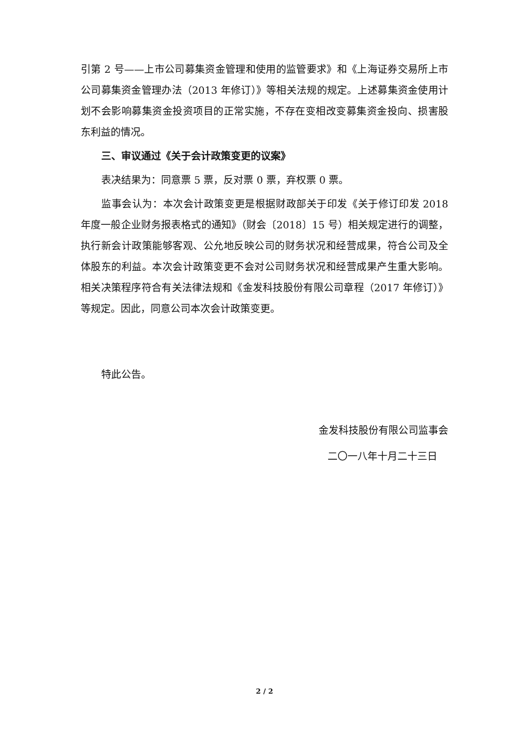引第 2 号——上市公司募集资金管理和使用的监管要求》和《上海证券交易所上市公司募集资金管理办法（2013 年修订）》等相关法规的规定。上述募集资金使用计划不会影响募集资金投资项目的正常实施，不存在变相改变募集资金投向、损害股东利益的情况。
三、审议通过《关于会计政策变更的议案》
表决结果为：同意票 5 票，反对票 0 票，弃权票 0 票。
监事会认为：本次会计政策变更是根据财政部关于印发《关于修订印发 2018 年度一般企业财务报表格式的通知》（财会〔2018〕15 号）相关规定进行的调整，执行新会计政策能够客观、公允地反映公司的财务状况和经营成果，符合公司及全体股东的利益。本次会计政策变更不会对公司财务状况和经营成果产生重大影响。相关决策程序符合有关法律法规和《金发科技股份有限公司章程（2017 年修订）》等规定。因此，同意公司本次会计政策变更。
特此公告。
金发科技股份有限公司监事会
二〇一八年十月二十三日
2 / 2